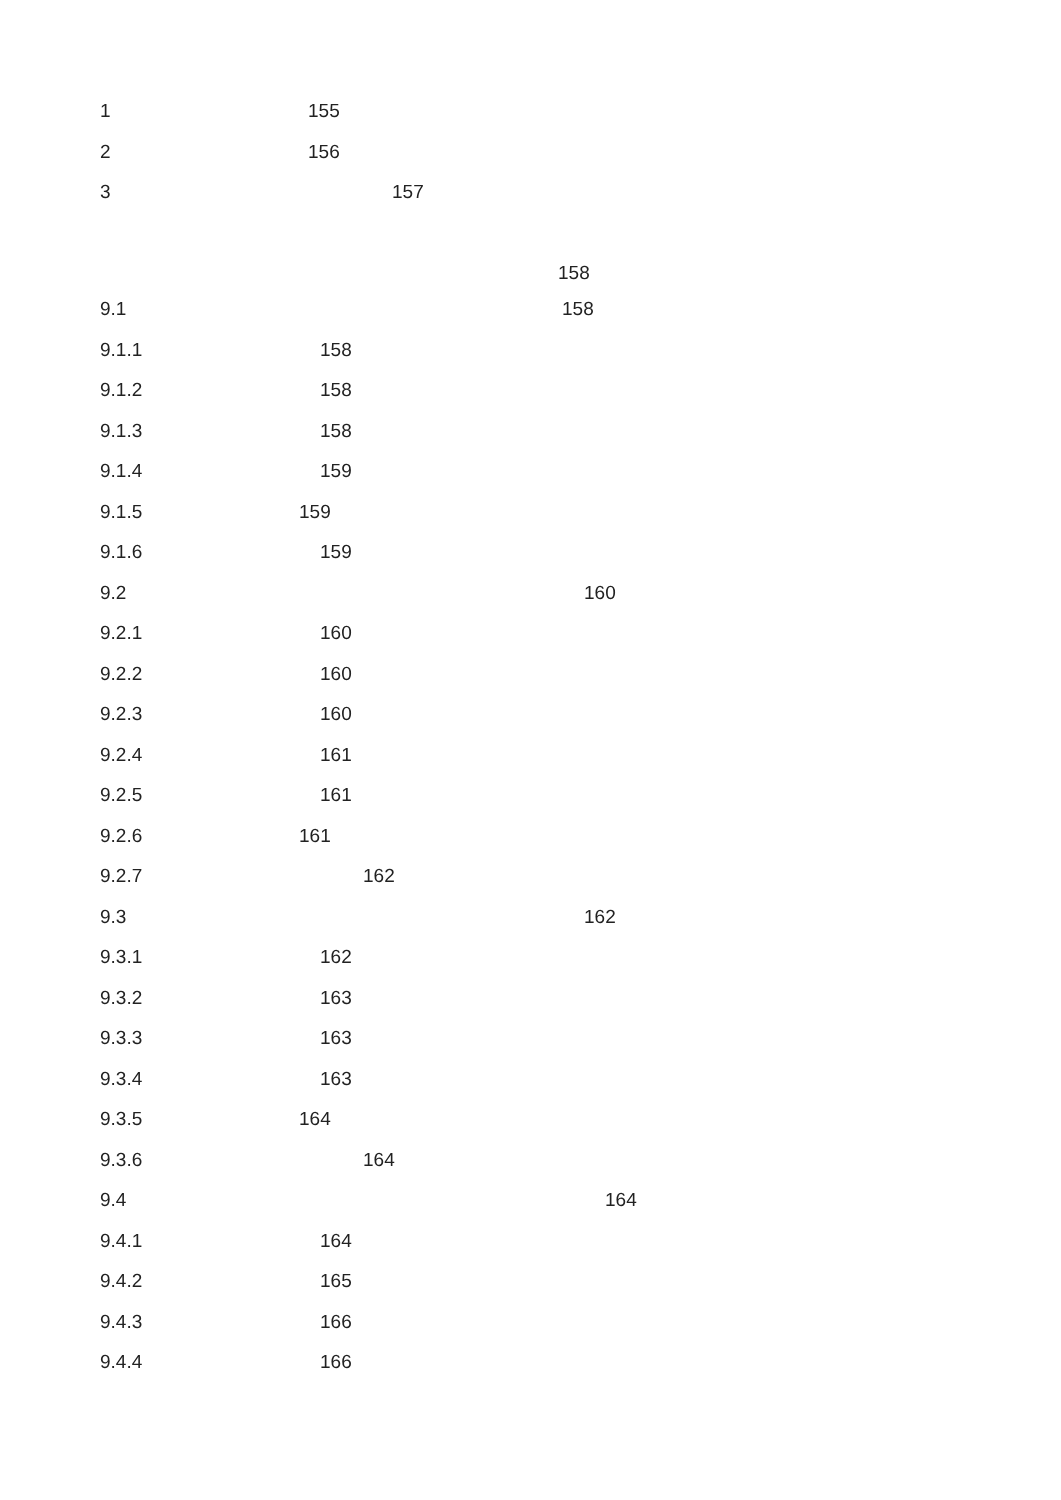1 155
2 156
3 157
158
9.1 158
9.1.1 158
9.1.2 158
9.1.3 158
9.1.4 159
9.1.5 159
9.1.6 159
9.2 160
9.2.1 160
9.2.2 160
9.2.3 160
9.2.4 161
9.2.5 161
9.2.6 161
9.2.7 162
9.3 162
9.3.1 162
9.3.2 163
9.3.3 163
9.3.4 163
9.3.5 164
9.3.6 164
9.4 164
9.4.1 164
9.4.2 165
9.4.3 166
9.4.4 166